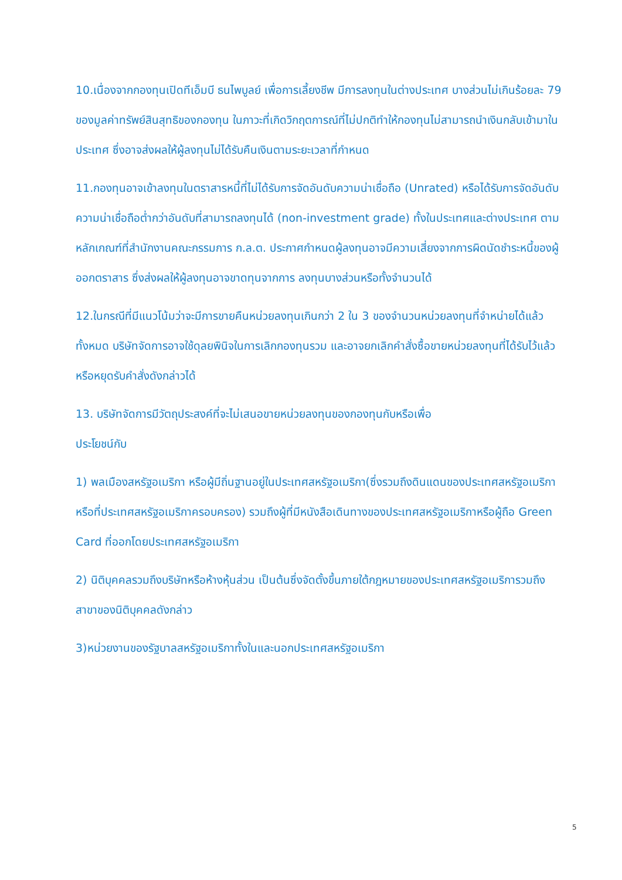10.เนื่องจากกองทุนเปิดทีเอ็มบี ธนไพบูลย์ เพื่อการเลี้ยงชีพ มีการลงทุนในต่างประเทศ บางส่วนไม่เกินร้อยละ 79 ของมูลค่าทรัพย์สินสุทธิของกองทุน ในภาวะที่เกิดวิกฤตการณ์ที่ไม่ปกติทำให้กองทุนไม่สามารถนำเงินกลับเข้ามาในประเทศ ซึ่งอาจส่งผลให้ผู้ลงทุนไม่ได้รับคืนเงินตามระยะเวลาที่กำหนด
11.กองทุนอาจเข้าลงทุนในตราสารหนี้ที่ไม่ได้รับการจัดอันดับความน่าเชื่อถือ (Unrated) หรือได้รับการจัดอันดับความน่าเชื่อถือต่ำกว่าอันดับที่สามารถลงทุนได้ (non-investment grade) ทั้งในประเทศและต่างประเทศ ตามหลักเกณฑ์ที่สำนักงานคณะกรรมการ ก.ล.ต. ประกาศกำหนดผู้ลงทุนอาจมีความเสี่ยงจากการผิดนัดชำระหนี้ของผู้ออกตราสาร ซึ่งส่งผลให้ผู้ลงทุนอาจขาดทุนจากการ ลงทุนบางส่วนหรือทั้งจำนวนได้
12.ในกรณีที่มีแนวโน้มว่าจะมีการขายคืนหน่วยลงทุนเกินกว่า 2 ใน 3 ของจำนวนหน่วยลงทุนที่จำหน่ายได้แล้วทั้งหมด บริษัทจัดการอาจใช้ดุลยพินิจในการเลิกกองทุนรวม และอาจยกเลิกคำสั่งซื้อขายหน่วยลงทุนที่ได้รับไว้แล้วหรือหยุดรับคำสั่งดังกล่าวได้
13. บริษัทจัดการมีวัตถุประสงค์ที่จะไม่เสนอขายหน่วยลงทุนของกองทุนกับหรือเพื่อ
ประโยชน์กับ
1) พลเมืองสหรัฐอเมริกา หรือผู้มีถิ่นฐานอยู่ในประเทศสหรัฐอเมริกา(ซึ่งรวมถึงดินแดนของประเทศสหรัฐอเมริกาหรือที่ประเทศสหรัฐอเมริกาครอบครอง) รวมถึงผู้ที่มีหนังสือเดินทางของประเทศสหรัฐอเมริกาหรือผู้ถือ Green Card ที่ออกโดยประเทศสหรัฐอเมริกา
2) นิติบุคคลรวมถึงบริษัทหรือห้างหุ้นส่วน เป็นต้นซึ่งจัดตั้งขึ้นภายใต้กฎหมายของประเทศสหรัฐอเมริการวมถึงสาขาของนิติบุคคลดังกล่าว
3)หน่วยงานของรัฐบาลสหรัฐอเมริกาทั้งในและนอกประเทศสหรัฐอเมริกา
5